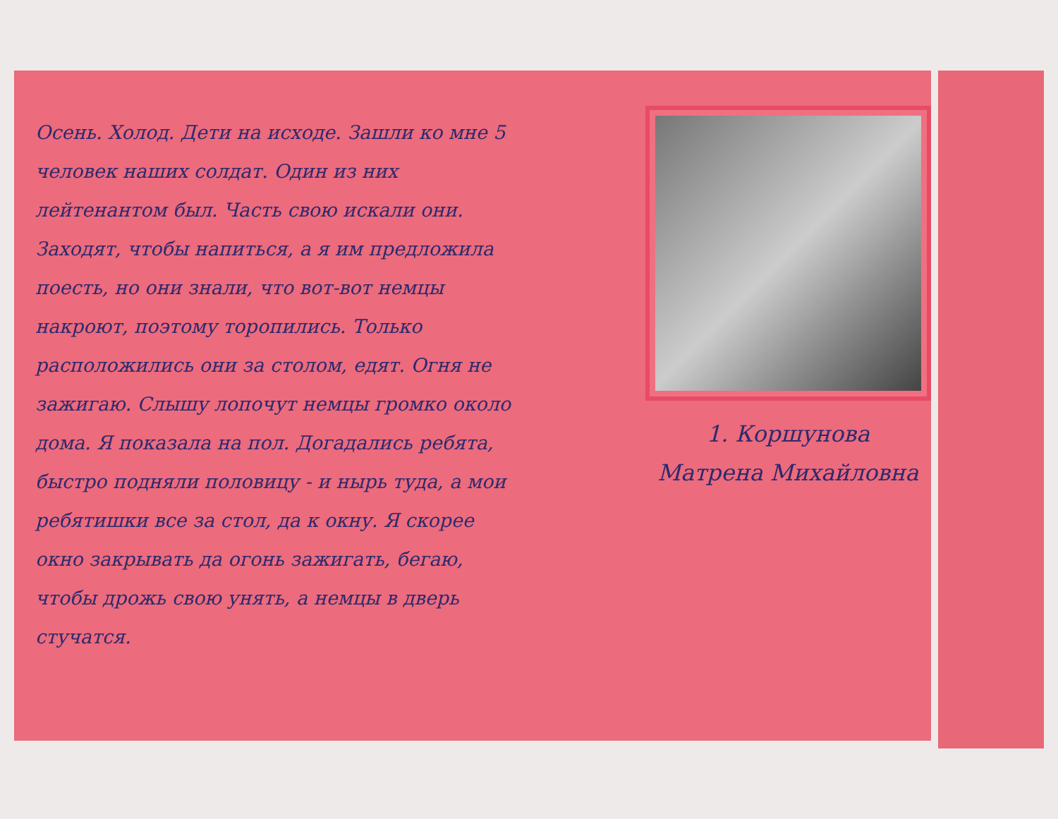Осень. Холод. Дети на исходе. Зашли ко мне 5 человек наших солдат. Один из них лейтенантом был. Часть свою искали они. Заходят, чтобы напиться, а я им предложила поесть, но они знали, что вот-вот немцы накроют, поэтому торопились. Только расположились они за столом, едят. Огня не зажигаю. Слышу лопочут немцы громко около дома. Я показала на пол. Догадались ребята, быстро подняли половицу - и нырь туда, а мои ребятишки все за стол, да к окну. Я скорее окно закрывать да огонь зажигать, бегаю, чтобы дрожь свою унять, а немцы в дверь стучатся.
1. Коршунова
Матрена Михайловна